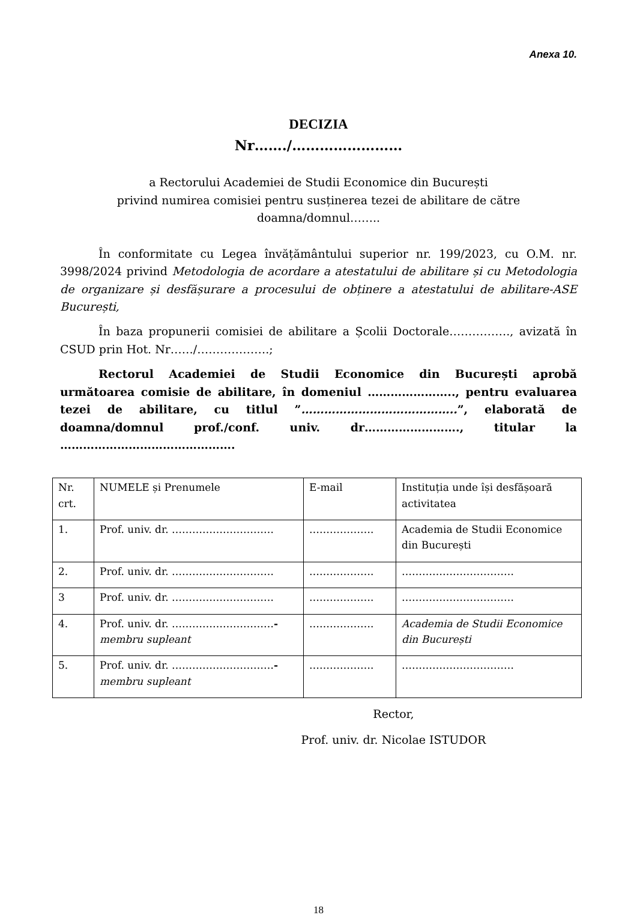Anexa 10.
DECIZIA
Nr……./……………………
a Rectorului Academiei de Studii Economice din București
privind numirea comisiei pentru susținerea tezei de abilitare de către
doamna/domnul……..
În conformitate cu Legea învățământului superior nr. 199/2023, cu O.M. nr. 3998/2024 privind Metodologia de acordare a atestatului de abilitare și cu Metodologia de organizare și desfășurare a procesului de obținere a atestatului de abilitare-ASE București,
În baza propunerii comisiei de abilitare a Școlii Doctorale……………., avizată în CSUD prin Hot. Nr……/……………….;
Rectorul Academiei de Studii Economice din București aprobă următoarea comisie de abilitare, în domeniul ………………….., pentru evaluarea tezei de abilitare, cu titlul ”…………………………………..”, elaborată de doamna/domnul prof./conf. univ. dr……………………., titular la ……………………………………….
| Nr. crt. | NUMELE și Prenumele | E-mail | Instituția unde își desfășoară activitatea |
| 1. | Prof. univ. dr. ………………………… | ………………. | Academia de Studii Economice din București |
| 2. | Prof. univ. dr. ………………………… | ………………. | …………………………… |
| 3 | Prof. univ. dr. ………………………… | ………………. | …………………………… |
| 4. | Prof. univ. dr. ………………………… - membru supleant | ………………. | Academia de Studii Economice din București |
| 5. | Prof. univ. dr. ………………………… - membru supleant | ………………. | …………………………… |
Rector,
Prof. univ. dr. Nicolae ISTUDOR
18